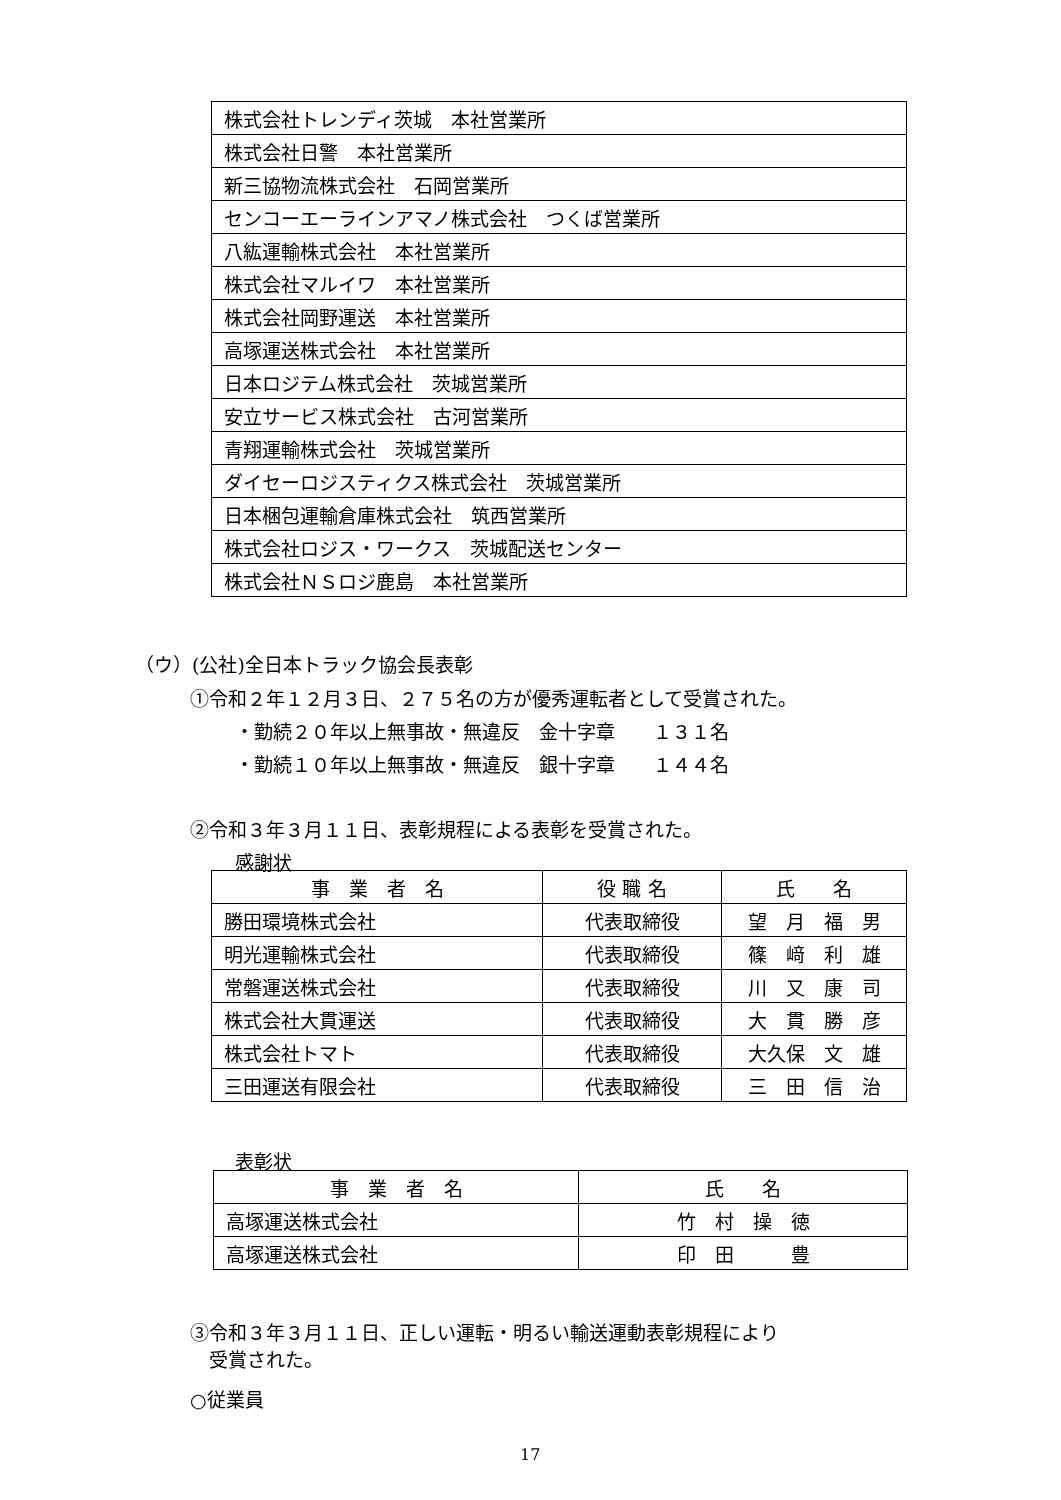| 株式会社トレンディ茨城 本社営業所 |
| 株式会社日警 本社営業所 |
| 新三協物流株式会社 石岡営業所 |
| センコーエーラインアマノ株式会社 つくば営業所 |
| 八紘運輸株式会社 本社営業所 |
| 株式会社マルイワ 本社営業所 |
| 株式会社岡野運送 本社営業所 |
| 高塚運送株式会社 本社営業所 |
| 日本ロジテム株式会社 茨城営業所 |
| 安立サービス株式会社 古河営業所 |
| 青翔運輸株式会社 茨城営業所 |
| ダイセーロジスティクス株式会社 茨城営業所 |
| 日本梱包運輸倉庫株式会社 筑西営業所 |
| 株式会社ロジス・ワークス 茨城配送センター |
| 株式会社ＮＳロジ鹿島 本社営業所 |
（ウ）(公社)全日本トラック協会長表彰
①令和２年１２月３日、２７５名の方が優秀運転者として受賞された。
・勤続２０年以上無事故・無違反　金十字章　　１３１名
・勤続１０年以上無事故・無違反　銀十字章　　１４４名
②令和３年３月１１日、表彰規程による表彰を受賞された。
感謝状
| 事 業 者 名 | 役 職 名 | 氏 名 |
| --- | --- | --- |
| 勝田環境株式会社 | 代表取締役 | 望 月 福 男 |
| 明光運輸株式会社 | 代表取締役 | 篠 﨑 利 雄 |
| 常磐運送株式会社 | 代表取締役 | 川 又 康 司 |
| 株式会社大貫運送 | 代表取締役 | 大 貫 勝 彦 |
| 株式会社トマト | 代表取締役 | 大久保 文 雄 |
| 三田運送有限会社 | 代表取締役 | 三 田 信 治 |
表彰状
| 事 業 者 名 | 氏 名 |
| --- | --- |
| 高塚運送株式会社 | 竹 村 操 徳 |
| 高塚運送株式会社 | 印 田 豊 |
③令和３年３月１１日、正しい運転・明るい輸送運動表彰規程により
　受賞された。
○従業員
17